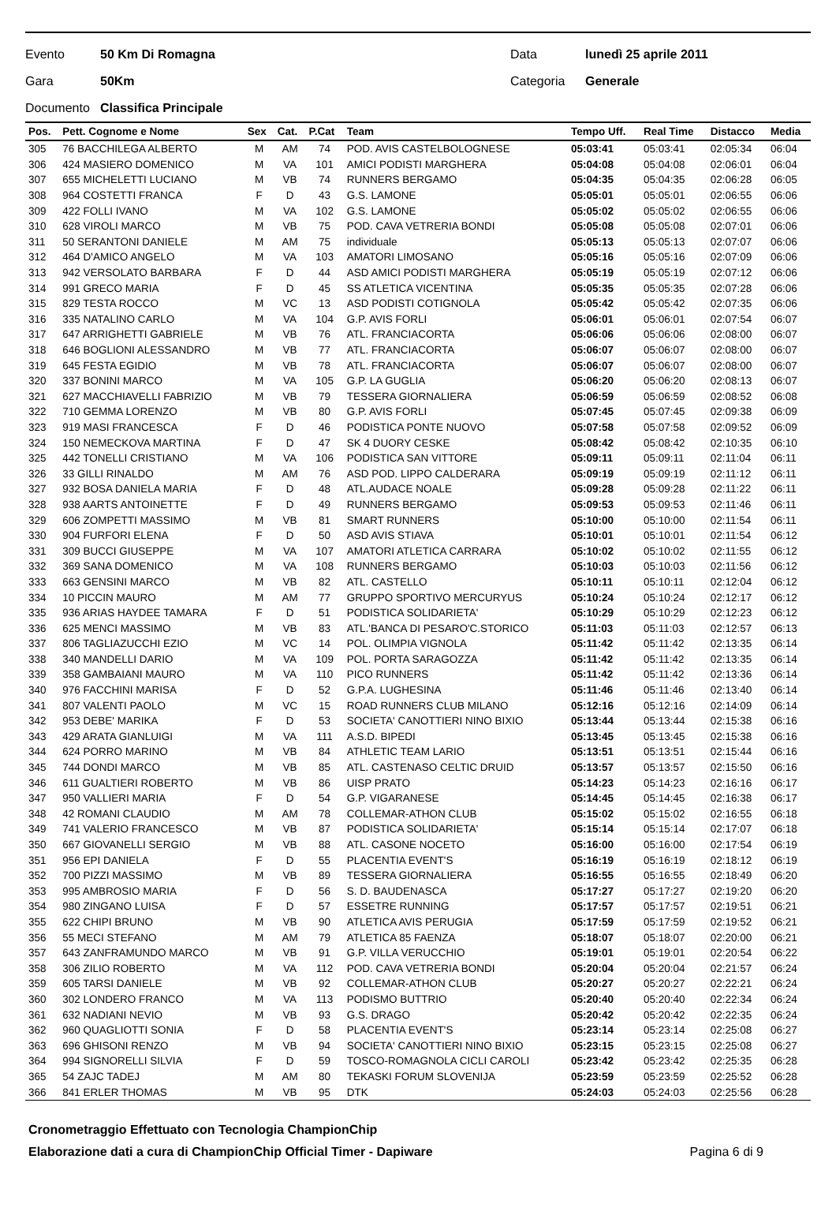Evento 50 Km Di Romagna Data lunedì 25 aprile 2011
Gara 50Km Categoria Generale
Documento Classifica Principale
| Pos. | Pett. Cognome e Nome | Sex | Cat. | P.Cat | Team | Tempo Uff. | Real Time | Distacco | Media |
| --- | --- | --- | --- | --- | --- | --- | --- | --- | --- |
| 305 | 76 BACCHILEGA ALBERTO | M | AM | 74 | POD. AVIS CASTELBOLOGNESE | 05:03:41 | 05:03:41 | 02:05:34 | 06:04 |
| 306 | 424 MASIERO DOMENICO | M | VA | 101 | AMICI PODISTI MARGHERA | 05:04:08 | 05:04:08 | 02:06:01 | 06:04 |
| 307 | 655 MICHELETTI LUCIANO | M | VB | 74 | RUNNERS BERGAMO | 05:04:35 | 05:04:35 | 02:06:28 | 06:05 |
| 308 | 964 COSTETTI FRANCA | F | D | 43 | G.S. LAMONE | 05:05:01 | 05:05:01 | 02:06:55 | 06:06 |
| 309 | 422 FOLLI IVANO | M | VA | 102 | G.S. LAMONE | 05:05:02 | 05:05:02 | 02:06:55 | 06:06 |
| 310 | 628 VIROLI MARCO | M | VB | 75 | POD. CAVA VETRERIA BONDI | 05:05:08 | 05:05:08 | 02:07:01 | 06:06 |
| 311 | 50 SERANTONI DANIELE | M | AM | 75 | individuale | 05:05:13 | 05:05:13 | 02:07:07 | 06:06 |
| 312 | 464 D'AMICO ANGELO | M | VA | 103 | AMATORI LIMOSANO | 05:05:16 | 05:05:16 | 02:07:09 | 06:06 |
| 313 | 942 VERSOLATO BARBARA | F | D | 44 | ASD AMICI PODISTI MARGHERA | 05:05:19 | 05:05:19 | 02:07:12 | 06:06 |
| 314 | 991 GRECO MARIA | F | D | 45 | SS ATLETICA VICENTINA | 05:05:35 | 05:05:35 | 02:07:28 | 06:06 |
| 315 | 829 TESTA ROCCO | M | VC | 13 | ASD PODISTI COTIGNOLA | 05:05:42 | 05:05:42 | 02:07:35 | 06:06 |
| 316 | 335 NATALINO CARLO | M | VA | 104 | G.P. AVIS FORLI | 05:06:01 | 05:06:01 | 02:07:54 | 06:07 |
| 317 | 647 ARRIGHETTI GABRIELE | M | VB | 76 | ATL. FRANCIACORTA | 05:06:06 | 05:06:06 | 02:08:00 | 06:07 |
| 318 | 646 BOGLIONI ALESSANDRO | M | VB | 77 | ATL. FRANCIACORTA | 05:06:07 | 05:06:07 | 02:08:00 | 06:07 |
| 319 | 645 FESTA EGIDIO | M | VB | 78 | ATL. FRANCIACORTA | 05:06:07 | 05:06:07 | 02:08:00 | 06:07 |
| 320 | 337 BONINI MARCO | M | VA | 105 | G.P. LA GUGLIA | 05:06:20 | 05:06:20 | 02:08:13 | 06:07 |
| 321 | 627 MACCHIAVELLI FABRIZIO | M | VB | 79 | TESSERA GIORNALIERA | 05:06:59 | 05:06:59 | 02:08:52 | 06:08 |
| 322 | 710 GEMMA LORENZO | M | VB | 80 | G.P. AVIS FORLI | 05:07:45 | 05:07:45 | 02:09:38 | 06:09 |
| 323 | 919 MASI FRANCESCA | F | D | 46 | PODISTICA PONTE NUOVO | 05:07:58 | 05:07:58 | 02:09:52 | 06:09 |
| 324 | 150 NEMECKOVA MARTINA | F | D | 47 | SK 4 DUORY CESKE | 05:08:42 | 05:08:42 | 02:10:35 | 06:10 |
| 325 | 442 TONELLI CRISTIANO | M | VA | 106 | PODISTICA SAN VITTORE | 05:09:11 | 05:09:11 | 02:11:04 | 06:11 |
| 326 | 33 GILLI RINALDO | M | AM | 76 | ASD POD. LIPPO CALDERARA | 05:09:19 | 05:09:19 | 02:11:12 | 06:11 |
| 327 | 932 BOSA DANIELA MARIA | F | D | 48 | ATL.AUDACE NOALE | 05:09:28 | 05:09:28 | 02:11:22 | 06:11 |
| 328 | 938 AARTS ANTOINETTE | F | D | 49 | RUNNERS BERGAMO | 05:09:53 | 05:09:53 | 02:11:46 | 06:11 |
| 329 | 606 ZOMPETTI MASSIMO | M | VB | 81 | SMART RUNNERS | 05:10:00 | 05:10:00 | 02:11:54 | 06:11 |
| 330 | 904 FURFORI ELENA | F | D | 50 | ASD AVIS STIAVA | 05:10:01 | 05:10:01 | 02:11:54 | 06:12 |
| 331 | 309 BUCCI GIUSEPPE | M | VA | 107 | AMATORI ATLETICA CARRARA | 05:10:02 | 05:10:02 | 02:11:55 | 06:12 |
| 332 | 369 SANA DOMENICO | M | VA | 108 | RUNNERS BERGAMO | 05:10:03 | 05:10:03 | 02:11:56 | 06:12 |
| 333 | 663 GENSINI MARCO | M | VB | 82 | ATL. CASTELLO | 05:10:11 | 05:10:11 | 02:12:04 | 06:12 |
| 334 | 10 PICCIN MAURO | M | AM | 77 | GRUPPO SPORTIVO MERCURYUS | 05:10:24 | 05:10:24 | 02:12:17 | 06:12 |
| 335 | 936 ARIAS HAYDEE TAMARA | F | D | 51 | PODISTICA SOLIDARIETA' | 05:10:29 | 05:10:29 | 02:12:23 | 06:12 |
| 336 | 625 MENCI MASSIMO | M | VB | 83 | ATL.'BANCA DI PESARO'C.STORICO | 05:11:03 | 05:11:03 | 02:12:57 | 06:13 |
| 337 | 806 TAGLIAZUCCHI EZIO | M | VC | 14 | POL. OLIMPIA VIGNOLA | 05:11:42 | 05:11:42 | 02:13:35 | 06:14 |
| 338 | 340 MANDELLI DARIO | M | VA | 109 | POL. PORTA SARAGOZZA | 05:11:42 | 05:11:42 | 02:13:35 | 06:14 |
| 339 | 358 GAMBAIANI MAURO | M | VA | 110 | PICO RUNNERS | 05:11:42 | 05:11:42 | 02:13:36 | 06:14 |
| 340 | 976 FACCHINI MARISA | F | D | 52 | G.P.A. LUGHESINA | 05:11:46 | 05:11:46 | 02:13:40 | 06:14 |
| 341 | 807 VALENTI PAOLO | M | VC | 15 | ROAD RUNNERS CLUB MILANO | 05:12:16 | 05:12:16 | 02:14:09 | 06:14 |
| 342 | 953 DEBE' MARIKA | F | D | 53 | SOCIETA' CANOTTIERI NINO BIXIO | 05:13:44 | 05:13:44 | 02:15:38 | 06:16 |
| 343 | 429 ARATA GIANLUIGI | M | VA | 111 | A.S.D. BIPEDI | 05:13:45 | 05:13:45 | 02:15:38 | 06:16 |
| 344 | 624 PORRO MARINO | M | VB | 84 | ATHLETIC TEAM LARIO | 05:13:51 | 05:13:51 | 02:15:44 | 06:16 |
| 345 | 744 DONDI MARCO | M | VB | 85 | ATL. CASTENASO CELTIC DRUID | 05:13:57 | 05:13:57 | 02:15:50 | 06:16 |
| 346 | 611 GUALTIERI ROBERTO | M | VB | 86 | UISP PRATO | 05:14:23 | 05:14:23 | 02:16:16 | 06:17 |
| 347 | 950 VALLIERI MARIA | F | D | 54 | G.P. VIGARANESE | 05:14:45 | 05:14:45 | 02:16:38 | 06:17 |
| 348 | 42 ROMANI CLAUDIO | M | AM | 78 | COLLEMAR-ATHON CLUB | 05:15:02 | 05:15:02 | 02:16:55 | 06:18 |
| 349 | 741 VALERIO FRANCESCO | M | VB | 87 | PODISTICA SOLIDARIETA' | 05:15:14 | 05:15:14 | 02:17:07 | 06:18 |
| 350 | 667 GIOVANELLI SERGIO | M | VB | 88 | ATL. CASONE NOCETO | 05:16:00 | 05:16:00 | 02:17:54 | 06:19 |
| 351 | 956 EPI DANIELA | F | D | 55 | PLACENTIA EVENT'S | 05:16:19 | 05:16:19 | 02:18:12 | 06:19 |
| 352 | 700 PIZZI MASSIMO | M | VB | 89 | TESSERA GIORNALIERA | 05:16:55 | 05:16:55 | 02:18:49 | 06:20 |
| 353 | 995 AMBROSIO MARIA | F | D | 56 | S. D. BAUDENASCA | 05:17:27 | 05:17:27 | 02:19:20 | 06:20 |
| 354 | 980 ZINGANO LUISA | F | D | 57 | ESSETRE RUNNING | 05:17:57 | 05:17:57 | 02:19:51 | 06:21 |
| 355 | 622 CHIPI BRUNO | M | VB | 90 | ATLETICA AVIS PERUGIA | 05:17:59 | 05:17:59 | 02:19:52 | 06:21 |
| 356 | 55 MECI STEFANO | M | AM | 79 | ATLETICA 85 FAENZA | 05:18:07 | 05:18:07 | 02:20:00 | 06:21 |
| 357 | 643 ZANFRAMUNDO MARCO | M | VB | 91 | G.P. VILLA VERUCCHIO | 05:19:01 | 05:19:01 | 02:20:54 | 06:22 |
| 358 | 306 ZILIO ROBERTO | M | VA | 112 | POD. CAVA VETRERIA BONDI | 05:20:04 | 05:20:04 | 02:21:57 | 06:24 |
| 359 | 605 TARSI DANIELE | M | VB | 92 | COLLEMAR-ATHON CLUB | 05:20:27 | 05:20:27 | 02:22:21 | 06:24 |
| 360 | 302 LONDERO FRANCO | M | VA | 113 | PODISMO BUTTRIO | 05:20:40 | 05:20:40 | 02:22:34 | 06:24 |
| 361 | 632 NADIANI NEVIO | M | VB | 93 | G.S. DRAGO | 05:20:42 | 05:20:42 | 02:22:35 | 06:24 |
| 362 | 960 QUAGLIOTTI SONIA | F | D | 58 | PLACENTIA EVENT'S | 05:23:14 | 05:23:14 | 02:25:08 | 06:27 |
| 363 | 696 GHISONI RENZO | M | VB | 94 | SOCIETA' CANOTTIERI NINO BIXIO | 05:23:15 | 05:23:15 | 02:25:08 | 06:27 |
| 364 | 994 SIGNORELLI SILVIA | F | D | 59 | TOSCO-ROMAGNOLA CICLI CAROLI | 05:23:42 | 05:23:42 | 02:25:35 | 06:28 |
| 365 | 54 ZAJC TADEJ | M | AM | 80 | TEKASKI FORUM SLOVENIJA | 05:23:59 | 05:23:59 | 02:25:52 | 06:28 |
| 366 | 841 ERLER THOMAS | M | VB | 95 | DTK | 05:24:03 | 05:24:03 | 02:25:56 | 06:28 |
Cronometraggio Effettuato con Tecnologia ChampionChip
Elaborazione dati a cura di ChampionChip Official Timer - Dapiware Pagina 6 di 9